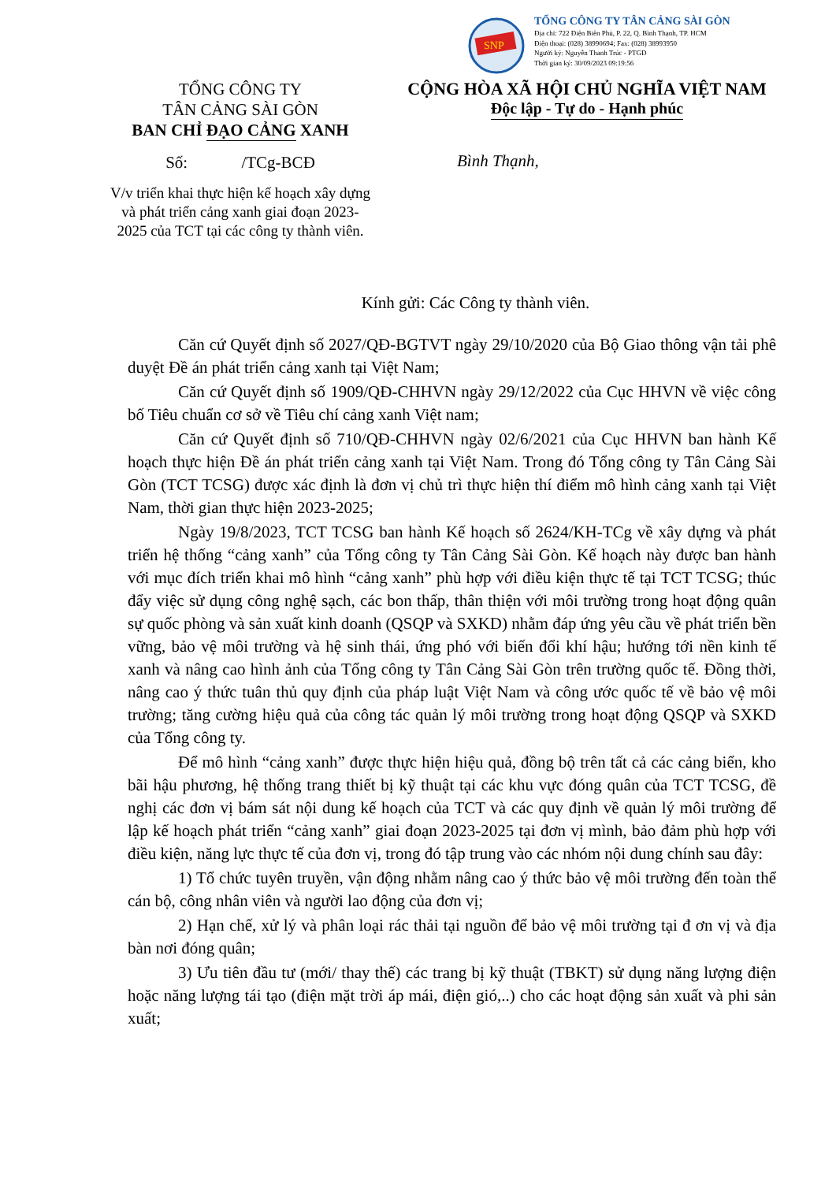SNP
TỔNG CÔNG TY TÂN CẢNG SÀI GÒN
Địa chỉ: 722 Điện Biên Phủ, P. 22, Q. Bình Thạnh, TP. HCM
Điện thoại: (028) 38990694; Fax: (028) 38993950
Người ký: Nguyễn Thanh Trúc - PTGĐ
Thời gian ký: 30/09/2023 09:19:56
TỔNG CÔNG TY
TÂN CẢNG SÀI GÒN
BAN CHỈ ĐẠO CẢNG XANH
Số: /TCg-BCĐ
V/v triển khai thực hiện kế hoạch xây dựng và phát triển cảng xanh giai đoạn 2023-2025 của TCT tại các công ty thành viên.
CỘNG HÒA XÃ HỘI CHỦ NGHĨA VIỆT NAM
Độc lập - Tự do - Hạnh phúc
Bình Thạnh,
Kính gửi: Các Công ty thành viên.
Căn cứ Quyết định số 2027/QĐ-BGTVT ngày 29/10/2020 của Bộ Giao thông vận tải phê duyệt Đề án phát triển cảng xanh tại Việt Nam;
Căn cứ Quyết định số 1909/QĐ-CHHVN ngày 29/12/2022 của Cục HHVN về việc công bố Tiêu chuẩn cơ sở về Tiêu chí cảng xanh Việt nam;
Căn cứ Quyết định số 710/QĐ-CHHVN ngày 02/6/2021 của Cục HHVN ban hành Kế hoạch thực hiện Đề án phát triển cảng xanh tại Việt Nam. Trong đó Tổng công ty Tân Cảng Sài Gòn (TCT TCSG) được xác định là đơn vị chủ trì thực hiện thí điểm mô hình cảng xanh tại Việt Nam, thời gian thực hiện 2023-2025;
Ngày 19/8/2023, TCT TCSG ban hành Kế hoạch số 2624/KH-TCg về xây dựng và phát triển hệ thống “cảng xanh” của Tổng công ty Tân Cảng Sài Gòn. Kế hoạch này được ban hành với mục đích triển khai mô hình “cảng xanh” phù hợp với điều kiện thực tế tại TCT TCSG; thúc đẩy việc sử dụng công nghệ sạch, các bon thấp, thân thiện với môi trường trong hoạt động quân sự quốc phòng và sản xuất kinh doanh (QSQP và SXKD) nhằm đáp ứng yêu cầu về phát triển bền vững, bảo vệ môi trường và hệ sinh thái, ứng phó với biến đổi khí hậu; hướng tới nền kinh tế xanh và nâng cao hình ảnh của Tổng công ty Tân Cảng Sài Gòn trên trường quốc tế. Đồng thời, nâng cao ý thức tuân thủ quy định của pháp luật Việt Nam và công ước quốc tế về bảo vệ môi trường; tăng cường hiệu quả của công tác quản lý môi trường trong hoạt động QSQP và SXKD của Tổng công ty.
Để mô hình “cảng xanh” được thực hiện hiệu quả, đồng bộ trên tất cả các cảng biển, kho bãi hậu phương, hệ thống trang thiết bị kỹ thuật tại các khu vực đóng quân của TCT TCSG, đề nghị các đơn vị bám sát nội dung kế hoạch của TCT và các quy định về quản lý môi trường để lập kế hoạch phát triển “cảng xanh” giai đoạn 2023-2025 tại đơn vị mình, bảo đảm phù hợp với điều kiện, năng lực thực tế của đơn vị, trong đó tập trung vào các nhóm nội dung chính sau đây:
1) Tổ chức tuyên truyền, vận động nhằm nâng cao ý thức bảo vệ môi trường đến toàn thể cán bộ, công nhân viên và người lao động của đơn vị;
2) Hạn chế, xử lý và phân loại rác thải tại nguồn để bảo vệ môi trường tại đ ơn vị và địa bàn nơi đóng quân;
3) Ưu tiên đầu tư (mới/ thay thế) các trang bị kỹ thuật (TBKT) sử dụng năng lượng điện hoặc năng lượng tái tạo (điện mặt trời áp mái, điện gió,..) cho các hoạt động sản xuất và phi sản xuất;